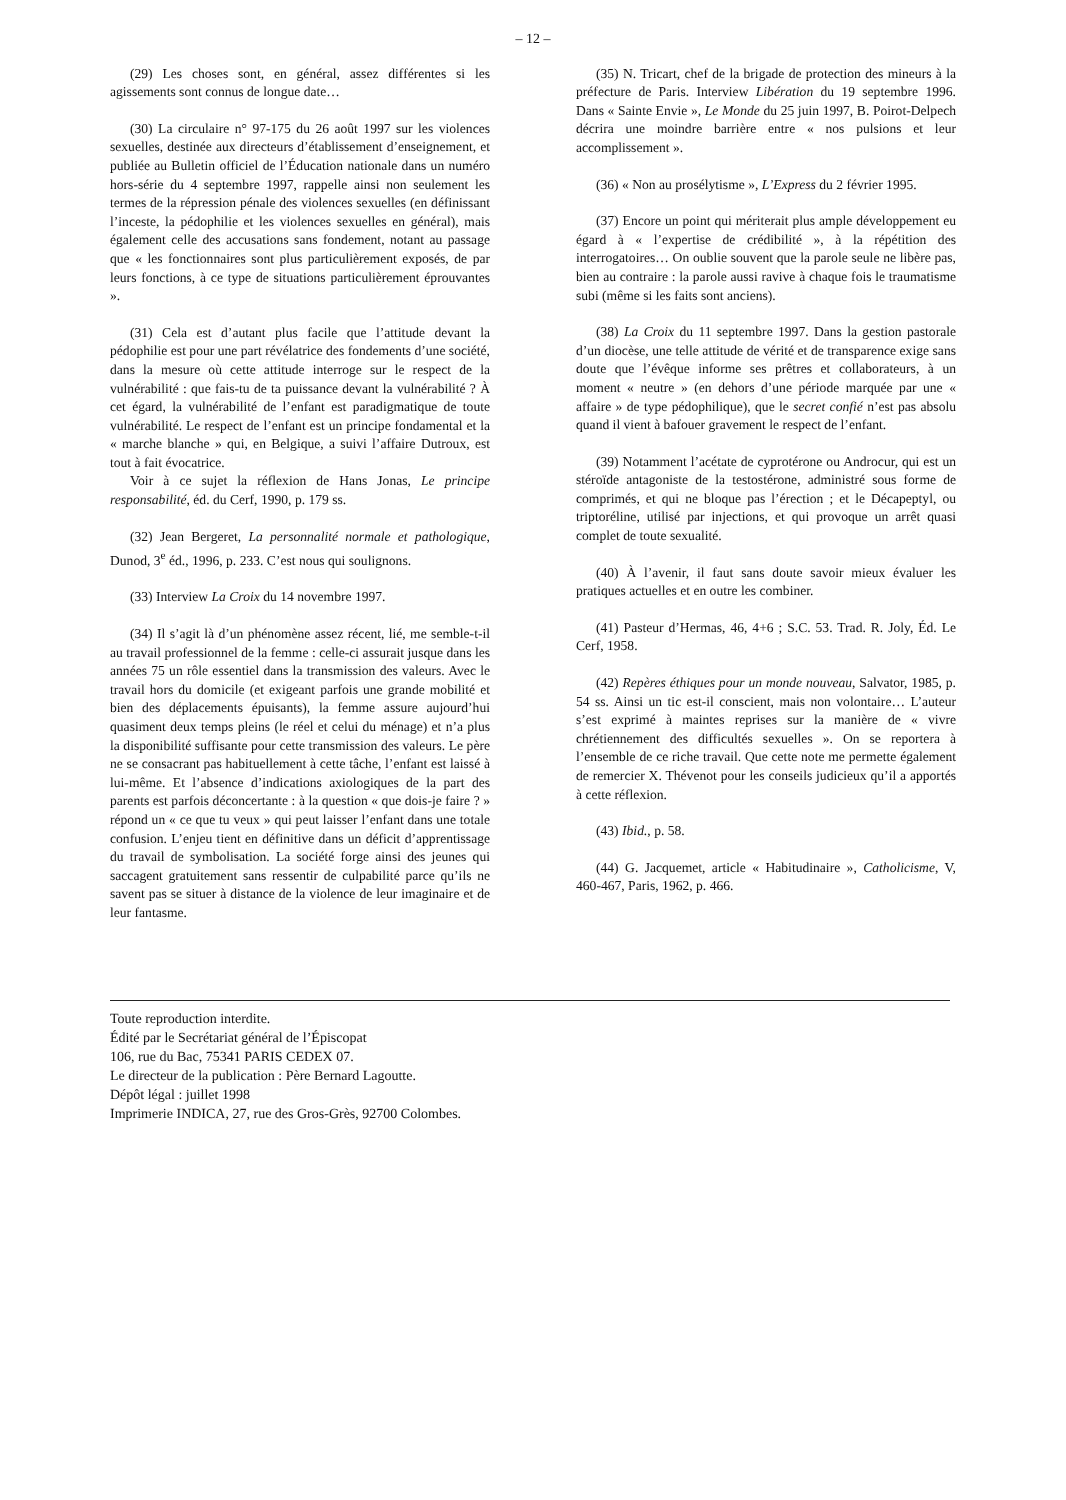– 12 –
(29) Les choses sont, en général, assez différentes si les agissements sont connus de longue date…
(30) La circulaire n° 97-175 du 26 août 1997 sur les violences sexuelles, destinée aux directeurs d’établissement d’enseignement, et publiée au Bulletin officiel de l’Éducation nationale dans un numéro hors-série du 4 septembre 1997, rappelle ainsi non seulement les termes de la répression pénale des violences sexuelles (en définissant l’inceste, la pédophilie et les violences sexuelles en général), mais également celle des accusations sans fondement, notant au passage que « les fonctionnaires sont plus particulièrement exposés, de par leurs fonctions, à ce type de situations particulièrement éprouvantes ».
(31) Cela est d’autant plus facile que l’attitude devant la pédophilie est pour une part révélatrice des fondements d’une société, dans la mesure où cette attitude interroge sur le respect de la vulnérabilité : que fais-tu de ta puissance devant la vulnérabilité ? À cet égard, la vulnérabilité de l’enfant est paradigmatique de toute vulnérabilité. Le respect de l’enfant est un principe fondamental et la « marche blanche » qui, en Belgique, a suivi l’affaire Dutroux, est tout à fait évocatrice.
Voir à ce sujet la réflexion de Hans Jonas, Le principe responsabilité, éd. du Cerf, 1990, p. 179 ss.
(32) Jean Bergeret, La personnalité normale et pathologique, Dunod, 3<sup>e</sup> éd., 1996, p. 233. C’est nous qui soulignons.
(33) Interview La Croix du 14 novembre 1997.
(34) Il s’agit là d’un phénomène assez récent, lié, me semble-t-il au travail professionnel de la femme : celle-ci assurait jusque dans les années 75 un rôle essentiel dans la transmission des valeurs. Avec le travail hors du domicile (et exigeant parfois une grande mobilité et bien des déplacements épuisants), la femme assure aujourd’hui quasiment deux temps pleins (le réel et celui du ménage) et n’a plus la disponibilité suffisante pour cette transmission des valeurs. Le père ne se consacrant pas habituellement à cette tâche, l’enfant est laissé à lui-même. Et l’absence d’indications axiologiques de la part des parents est parfois déconcertante : à la question « que dois-je faire ? » répond un « ce que tu veux » qui peut laisser l’enfant dans une totale confusion. L’enjeu tient en définitive dans un déficit d’apprentissage du travail de symbolisation. La société forge ainsi des jeunes qui saccagent gratuitement sans ressentir de culpabilité parce qu’ils ne savent pas se situer à distance de la violence de leur imaginaire et de leur fantasme.
(35) N. Tricart, chef de la brigade de protection des mineurs à la préfecture de Paris. Interview Libération du 19 septembre 1996. Dans « Sainte Envie », Le Monde du 25 juin 1997, B. Poirot-Delpech décrira une moindre barrière entre « nos pulsions et leur accomplissement ».
(36) « Non au prosélytisme », L’Express du 2 février 1995.
(37) Encore un point qui mériterait plus ample développement eu égard à « l’expertise de crédibilité », à la répétition des interrogatoires… On oublie souvent que la parole seule ne libère pas, bien au contraire : la parole aussi ravive à chaque fois le traumatisme subi (même si les faits sont anciens).
(38) La Croix du 11 septembre 1997. Dans la gestion pastorale d’un diocèse, une telle attitude de vérité et de transparence exige sans doute que l’évêque informe ses prêtres et collaborateurs, à un moment « neutre » (en dehors d’une période marquée par une « affaire » de type pédophilique), que le secret confié n’est pas absolu quand il vient à bafouer gravement le respect de l’enfant.
(39) Notamment l’acétate de cyprotérone ou Androcur, qui est un stéroïde antagoniste de la testostérone, administré sous forme de comprimés, et qui ne bloque pas l’érection ; et le Décapeptyl, ou triptoréline, utilisé par injections, et qui provoque un arrêt quasi complet de toute sexualité.
(40) À l’avenir, il faut sans doute savoir mieux évaluer les pratiques actuelles et en outre les combiner.
(41) Pasteur d’Hermas, 46, 4+6 ; S.C. 53. Trad. R. Joly, Éd. Le Cerf, 1958.
(42) Repères éthiques pour un monde nouveau, Salvator, 1985, p. 54 ss. Ainsi un tic est-il conscient, mais non volontaire… L’auteur s’est exprimé à maintes reprises sur la manière de « vivre chrétiennement des difficultés sexuelles ». On se reportera à l’ensemble de ce riche travail. Que cette note me permette également de remercier X. Thévenot pour les conseils judicieux qu’il a apportés à cette réflexion.
(43) Ibid., p. 58.
(44) G. Jacquemet, article « Habitudinaire », Catholicisme, V, 460-467, Paris, 1962, p. 466.
Toute reproduction interdite.
Édité par le Secrétariat général de l’Épiscopat
106, rue du Bac, 75341 PARIS CEDEX 07.
Le directeur de la publication : Père Bernard Lagoutte.
Dépôt légal : juillet 1998
Imprimerie INDICA, 27, rue des Gros-Grès, 92700 Colombes.